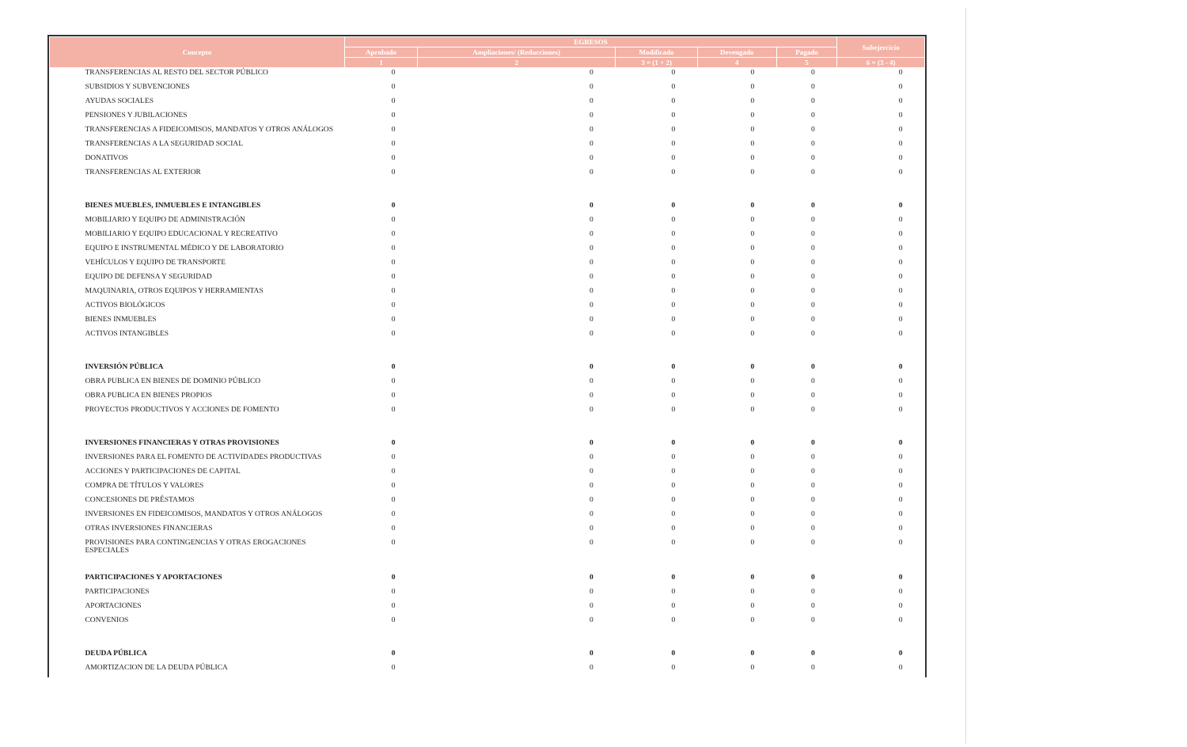| Concepto | EGRESOS | | | | | Subejercicio |
| --- | --- | --- | --- | --- | --- | --- |
| | Aprobado | Ampliaciones/ (Reducciones) | Modificado | Devengado | Pagado | |
| | 1 | 2 | 3 = (1 + 2) | 4 | 5 | 6 = (3 - 4) |
| TRANSFERENCIAS AL RESTO DEL SECTOR PÚBLICO | 0 | 0 | 0 | 0 | 0 | 0 |
| SUBSIDIOS Y SUBVENCIONES | 0 | 0 | 0 | 0 | 0 | 0 |
| AYUDAS SOCIALES | 0 | 0 | 0 | 0 | 0 | 0 |
| PENSIONES Y JUBILACIONES | 0 | 0 | 0 | 0 | 0 | 0 |
| TRANSFERENCIAS A FIDEICOMISOS, MANDATOS Y OTROS ANÁLOGOS | 0 | 0 | 0 | 0 | 0 | 0 |
| TRANSFERENCIAS A LA SEGURIDAD SOCIAL | 0 | 0 | 0 | 0 | 0 | 0 |
| DONATIVOS | 0 | 0 | 0 | 0 | 0 | 0 |
| TRANSFERENCIAS AL EXTERIOR | 0 | 0 | 0 | 0 | 0 | 0 |
| BIENES MUEBLES, INMUEBLES E INTANGIBLES | 0 | 0 | 0 | 0 | 0 | 0 |
| MOBILIARIO Y EQUIPO DE ADMINISTRACIÓN | 0 | 0 | 0 | 0 | 0 | 0 |
| MOBILIARIO Y EQUIPO EDUCACIONAL Y RECREATIVO | 0 | 0 | 0 | 0 | 0 | 0 |
| EQUIPO E INSTRUMENTAL MÉDICO Y DE LABORATORIO | 0 | 0 | 0 | 0 | 0 | 0 |
| VEHÍCULOS Y EQUIPO DE TRANSPORTE | 0 | 0 | 0 | 0 | 0 | 0 |
| EQUIPO DE DEFENSA Y SEGURIDAD | 0 | 0 | 0 | 0 | 0 | 0 |
| MAQUINARIA, OTROS EQUIPOS Y HERRAMIENTAS | 0 | 0 | 0 | 0 | 0 | 0 |
| ACTIVOS BIOLÓGICOS | 0 | 0 | 0 | 0 | 0 | 0 |
| BIENES INMUEBLES | 0 | 0 | 0 | 0 | 0 | 0 |
| ACTIVOS INTANGIBLES | 0 | 0 | 0 | 0 | 0 | 0 |
| INVERSIÓN PÚBLICA | 0 | 0 | 0 | 0 | 0 | 0 |
| OBRA PUBLICA EN BIENES DE DOMINIO PÚBLICO | 0 | 0 | 0 | 0 | 0 | 0 |
| OBRA PUBLICA EN BIENES PROPIOS | 0 | 0 | 0 | 0 | 0 | 0 |
| PROYECTOS PRODUCTIVOS Y ACCIONES DE FOMENTO | 0 | 0 | 0 | 0 | 0 | 0 |
| INVERSIONES FINANCIERAS Y OTRAS PROVISIONES | 0 | 0 | 0 | 0 | 0 | 0 |
| INVERSIONES PARA EL FOMENTO DE ACTIVIDADES PRODUCTIVAS | 0 | 0 | 0 | 0 | 0 | 0 |
| ACCIONES Y PARTICIPACIONES DE CAPITAL | 0 | 0 | 0 | 0 | 0 | 0 |
| COMPRA DE TÍTULOS Y VALORES | 0 | 0 | 0 | 0 | 0 | 0 |
| CONCESIONES DE PRÉSTAMOS | 0 | 0 | 0 | 0 | 0 | 0 |
| INVERSIONES EN FIDEICOMISOS, MANDATOS Y OTROS ANÁLOGOS | 0 | 0 | 0 | 0 | 0 | 0 |
| OTRAS INVERSIONES FINANCIERAS | 0 | 0 | 0 | 0 | 0 | 0 |
| PROVISIONES PARA CONTINGENCIAS Y OTRAS EROGACIONES ESPECIALES | 0 | 0 | 0 | 0 | 0 | 0 |
| PARTICIPACIONES Y APORTACIONES | 0 | 0 | 0 | 0 | 0 | 0 |
| PARTICIPACIONES | 0 | 0 | 0 | 0 | 0 | 0 |
| APORTACIONES | 0 | 0 | 0 | 0 | 0 | 0 |
| CONVENIOS | 0 | 0 | 0 | 0 | 0 | 0 |
| DEUDA PÚBLICA | 0 | 0 | 0 | 0 | 0 | 0 |
| AMORTIZACION DE LA DEUDA PÚBLICA | 0 | 0 | 0 | 0 | 0 | 0 |